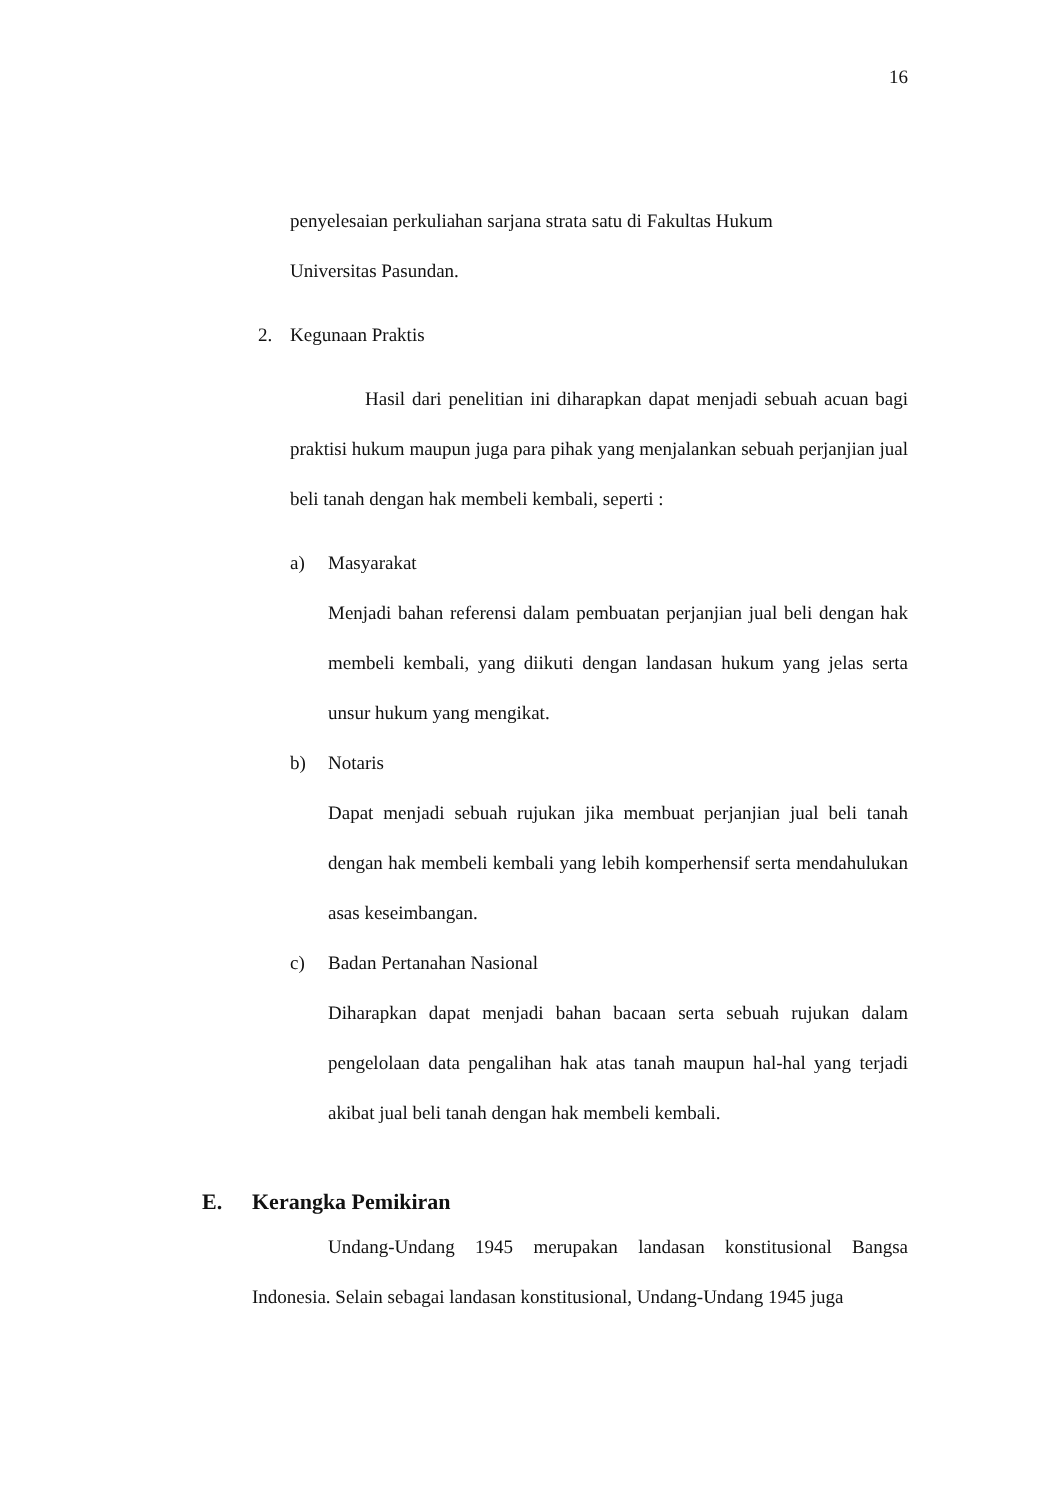16
penyelesaian perkuliahan sarjana strata satu di Fakultas Hukum
Universitas Pasundan.
2. Kegunaan Praktis
Hasil dari penelitian ini diharapkan dapat menjadi sebuah acuan bagi praktisi hukum maupun juga para pihak yang menjalankan sebuah perjanjian jual beli tanah dengan hak membeli kembali, seperti :
a) Masyarakat
Menjadi bahan referensi dalam pembuatan perjanjian jual beli dengan hak membeli kembali, yang diikuti dengan landasan hukum yang jelas serta unsur hukum yang mengikat.
b) Notaris
Dapat menjadi sebuah rujukan jika membuat perjanjian jual beli tanah dengan hak membeli kembali yang lebih komperhensif serta mendahulukan asas keseimbangan.
c) Badan Pertanahan Nasional
Diharapkan dapat menjadi bahan bacaan serta sebuah rujukan dalam pengelolaan data pengalihan hak atas tanah maupun hal-hal yang terjadi akibat jual beli tanah dengan hak membeli kembali.
E. Kerangka Pemikiran
Undang-Undang 1945 merupakan landasan konstitusional Bangsa Indonesia. Selain sebagai landasan konstitusional, Undang-Undang 1945 juga